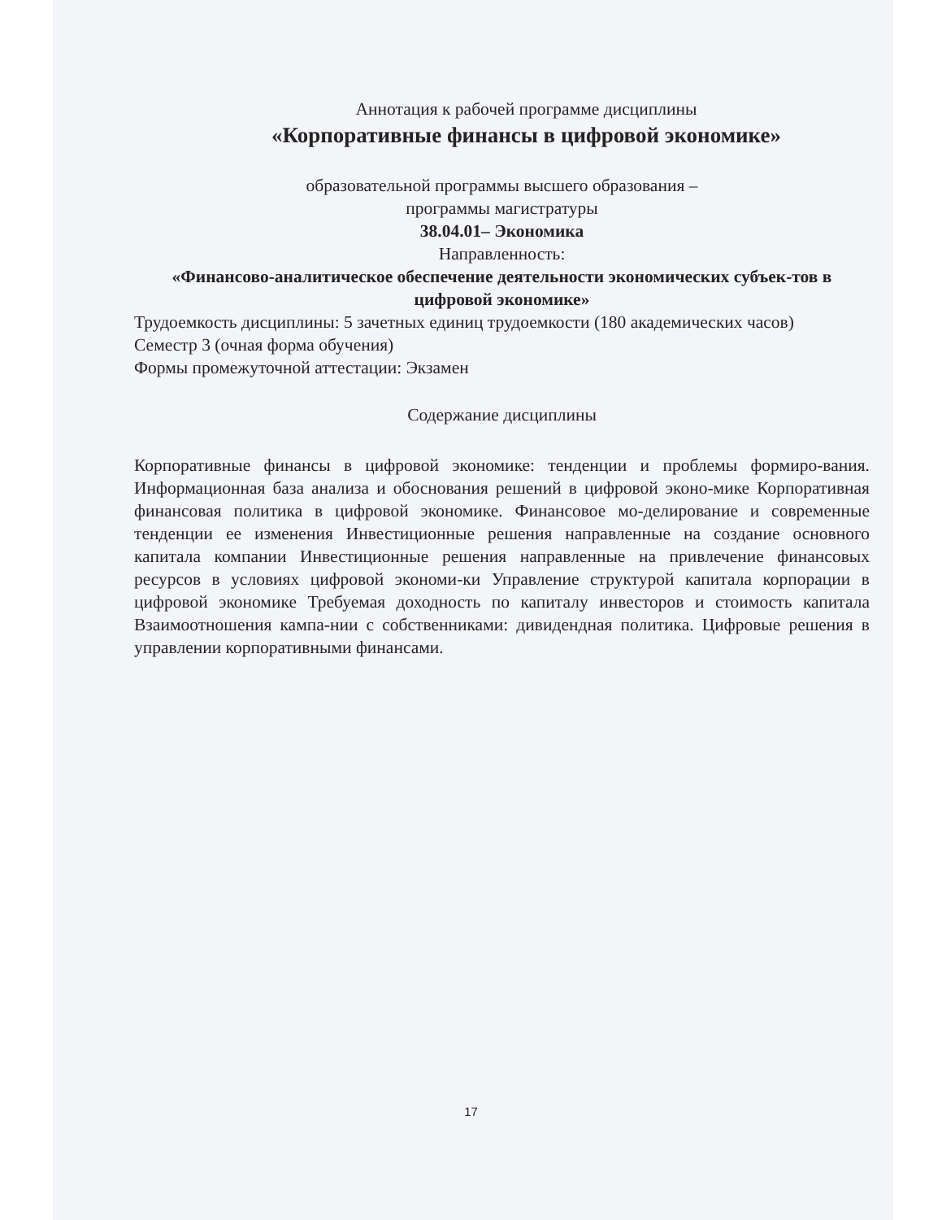Аннотация к рабочей программе дисциплины
«Корпоративные финансы в цифровой экономике»
образовательной программы высшего образования –
программы магистратуры
38.04.01– Экономика
Направленность:
«Финансово-аналитическое обеспечение деятельности экономических субъек-тов в цифровой экономике»
Трудоемкость дисциплины: 5 зачетных единиц трудоемкости (180 академических часов)
Семестр 3 (очная форма обучения)
Формы промежуточной аттестации: Экзамен
Содержание дисциплины
Корпоративные финансы в цифровой экономике: тенденции и проблемы формиро-вания. Информационная база анализа и обоснования решений в цифровой эконо-мике Корпоративная финансовая политика в цифровой экономике. Финансовое мо-делирование и современные тенденции ее изменения Инвестиционные решения направленные на создание основного капитала компании Инвестиционные решения направленные на привлечение финансовых ресурсов в условиях цифровой экономи-ки Управление структурой капитала корпорации в цифровой экономике Требуемая доходность по капиталу инвесторов и стоимость капитала Взаимоотношения кампа-нии с собственниками: дивидендная политика. Цифровые решения в управлении корпоративными финансами.
17